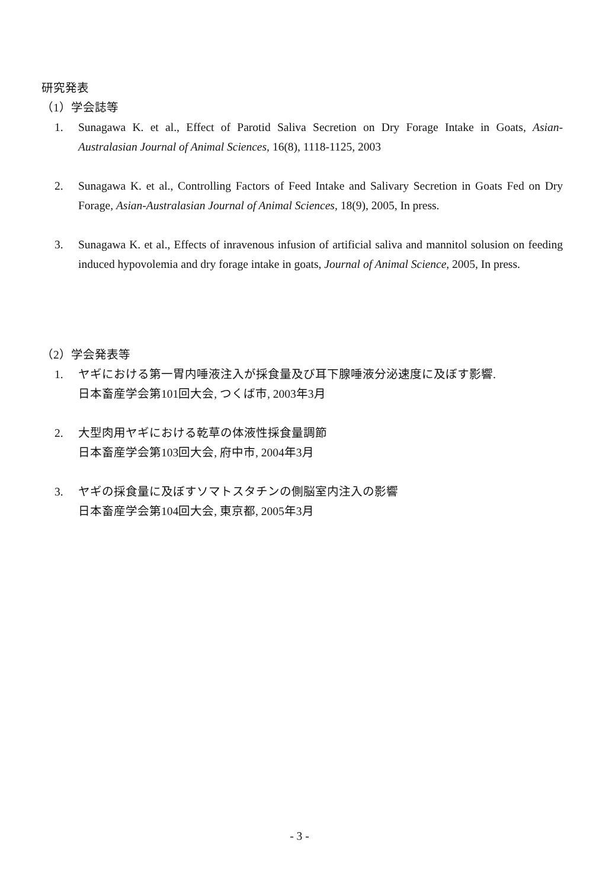研究発表
（1）学会誌等
1. Sunagawa K. et al., Effect of Parotid Saliva Secretion on Dry Forage Intake in Goats, Asian-Australasian Journal of Animal Sciences, 16(8), 1118-1125, 2003
2. Sunagawa K. et al., Controlling Factors of Feed Intake and Salivary Secretion in Goats Fed on Dry Forage, Asian-Australasian Journal of Animal Sciences, 18(9), 2005, In press.
3. Sunagawa K. et al., Effects of inravenous infusion of artificial saliva and mannitol solusion on feeding induced hypovolemia and dry forage intake in goats, Journal of Animal Science, 2005, In press.
（2）学会発表等
1. ヤギにおける第一胃内唾液注入が採食量及び耳下腺唾液分泌速度に及ぼす影響.
日本畜産学会第101回大会, つくば市, 2003年3月
2. 大型肉用ヤギにおける乾草の体液性採食量調節
日本畜産学会第103回大会, 府中市, 2004年3月
3. ヤギの採食量に及ぼすソマトスタチンの側脳室内注入の影響
日本畜産学会第104回大会, 東京都, 2005年3月
- 3 -